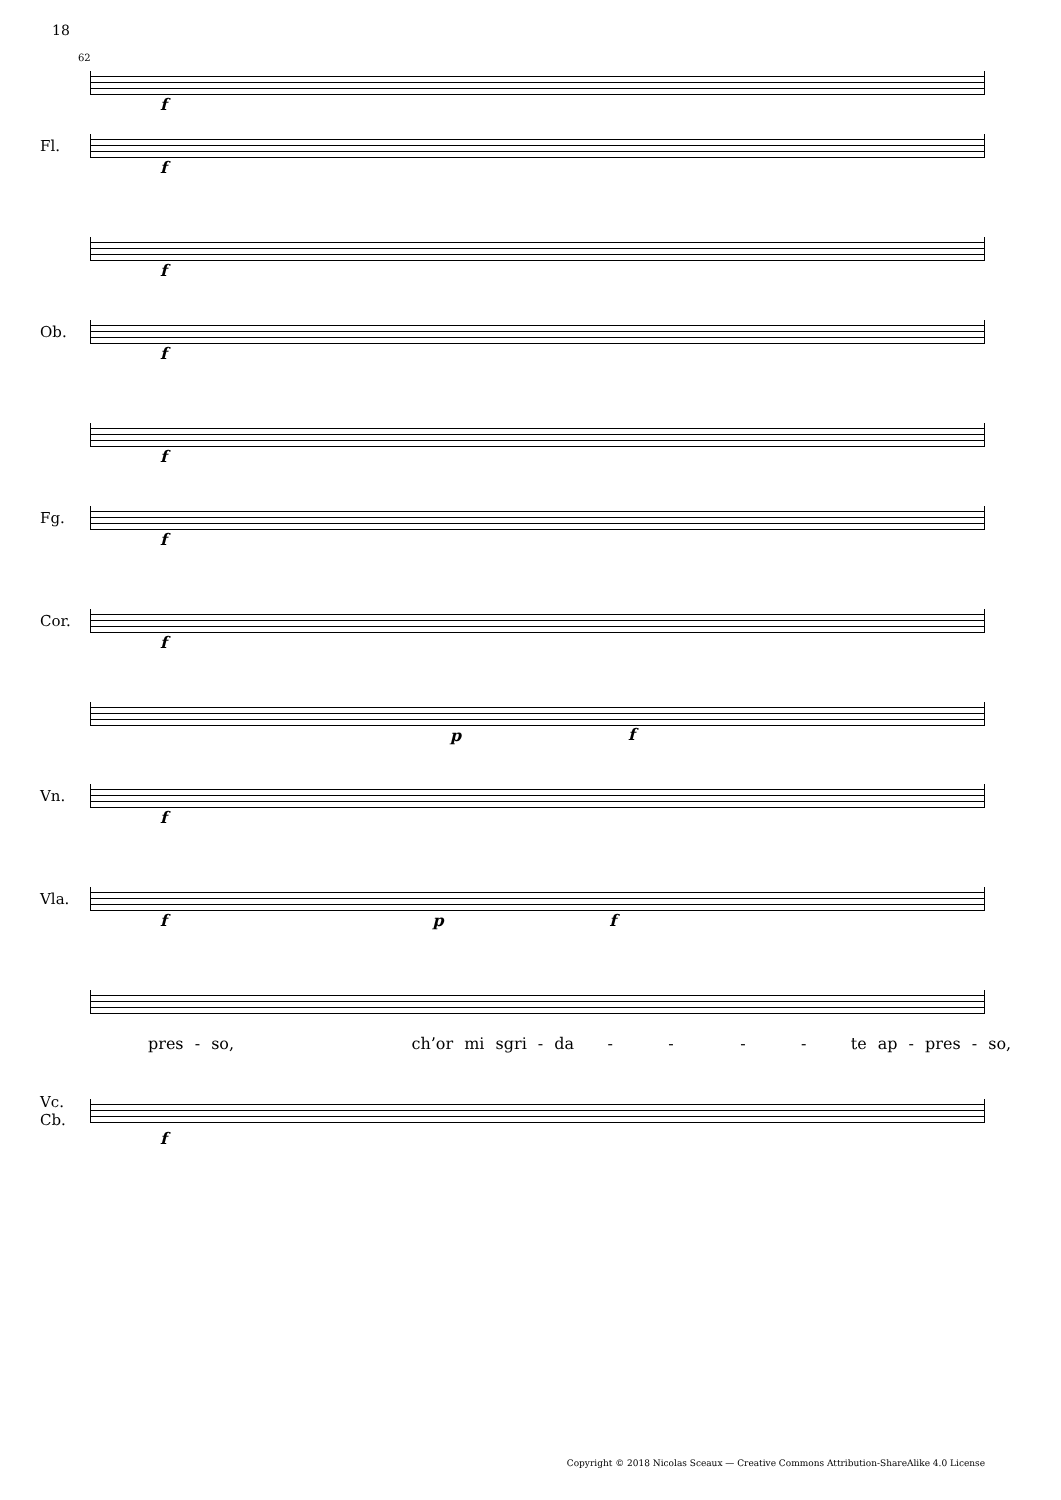18
62
f
Fl.
f
f
Ob.
f
f
Fg.
f
Cor.
f
p
f
Vn.
f
Vla.
f p f
pres - so, ch’or mi sgri - da - - - - te ap - pres - so,
Vc.
Cb.
f
Copyright © 2018 Nicolas Sceaux — Creative Commons Attribution-ShareAlike 4.0 License